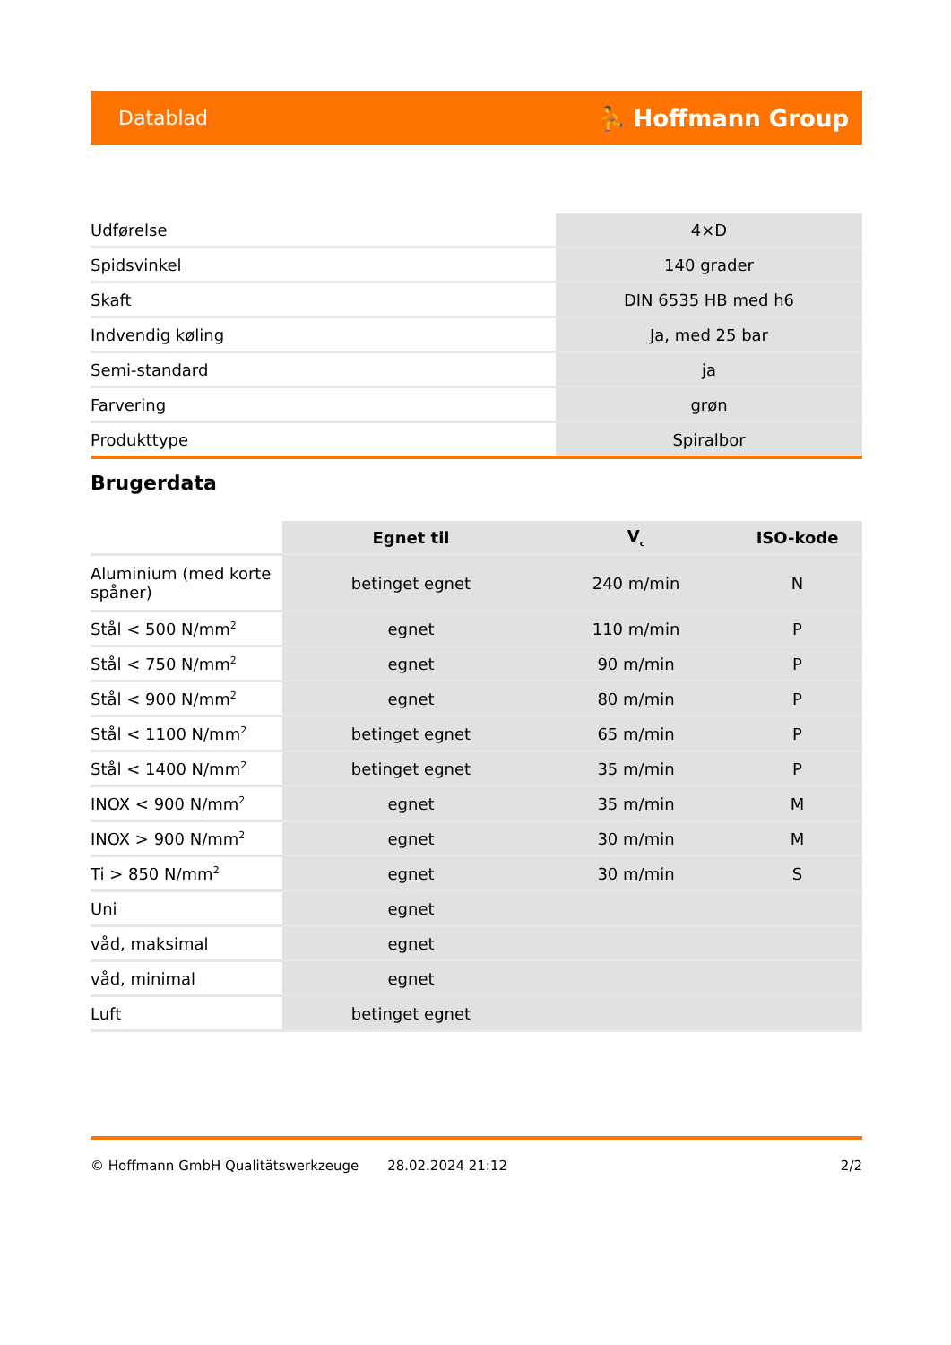Datablad ⛹ Hoffmann Group
| Udførelse | 4×D |
| Spidsvinkel | 140 grader |
| Skaft | DIN 6535 HB med h6 |
| Indvendig køling | Ja, med 25 bar |
| Semi-standard | ja |
| Farvering | grøn |
| Produkttype | Spiralbor |
Brugerdata
| | Egnet til | V<sub>c</sub> | ISO-kode |
| --- | --- | --- | --- |
| Aluminium (med korte spåner) | betinget egnet | 240 m/min | N |
| Stål < 500 N/mm<sup>2</sup> | egnet | 110 m/min | P |
| Stål < 750 N/mm<sup>2</sup> | egnet | 90 m/min | P |
| Stål < 900 N/mm<sup>2</sup> | egnet | 80 m/min | P |
| Stål < 1100 N/mm<sup>2</sup> | betinget egnet | 65 m/min | P |
| Stål < 1400 N/mm<sup>2</sup> | betinget egnet | 35 m/min | P |
| INOX < 900 N/mm<sup>2</sup> | egnet | 35 m/min | M |
| INOX > 900 N/mm<sup>2</sup> | egnet | 30 m/min | M |
| Ti > 850 N/mm<sup>2</sup> | egnet | 30 m/min | S |
| Uni | egnet | | |
| våd, maksimal | egnet | | |
| våd, minimal | egnet | | |
| Luft | betinget egnet | | |
© Hoffmann GmbH Qualitätswerkzeuge 28.02.2024 21:12 2/2